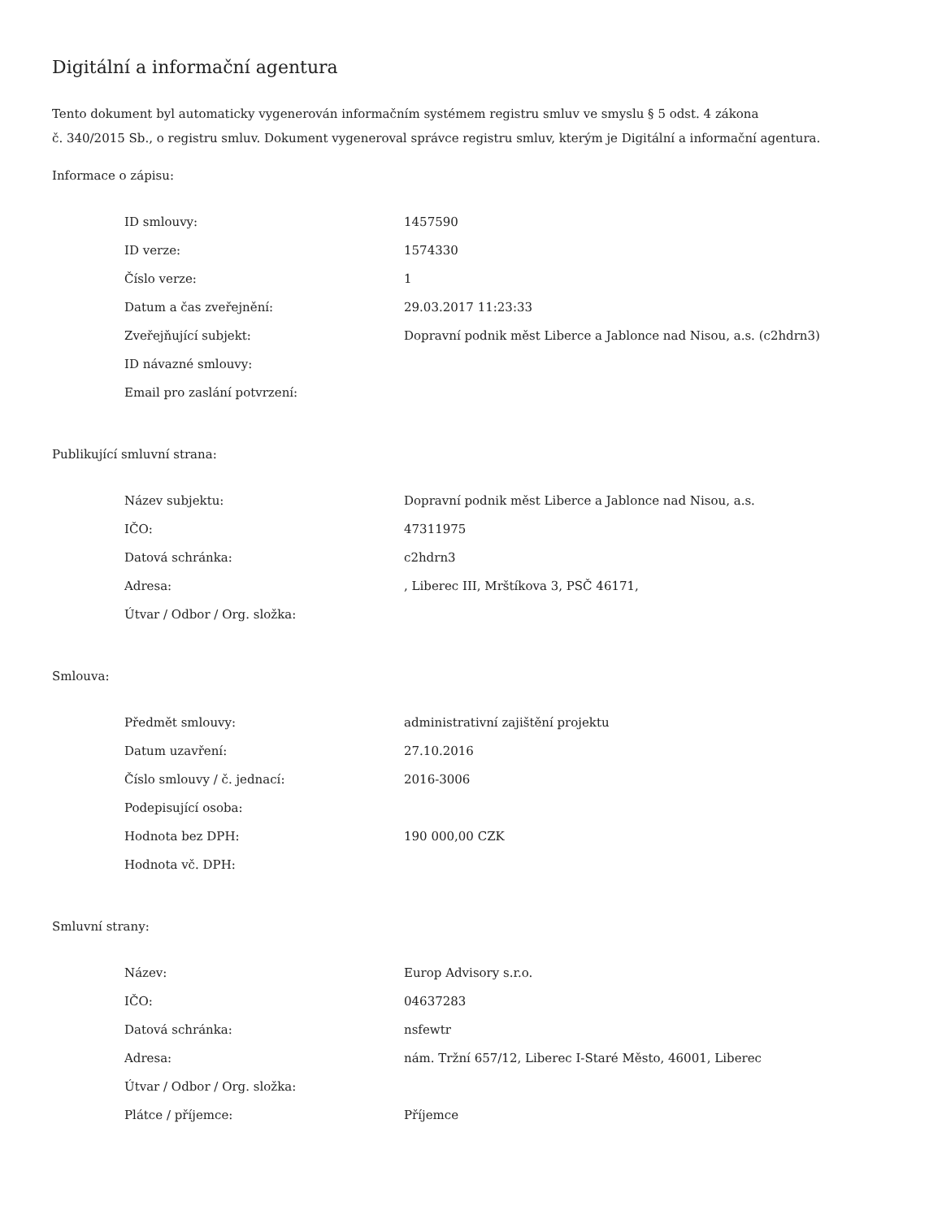Digitální a informační agentura
Tento dokument byl automaticky vygenerován informačním systémem registru smluv ve smyslu § 5 odst. 4 zákona
č. 340/2015 Sb., o registru smluv. Dokument vygeneroval správce registru smluv, kterým je Digitální a informační agentura.
Informace o zápisu:
| ID smlouvy: | 1457590 |
| ID verze: | 1574330 |
| Číslo verze: | 1 |
| Datum a čas zveřejnění: | 29.03.2017 11:23:33 |
| Zveřejňující subjekt: | Dopravní podnik měst Liberce a Jablonce nad Nisou, a.s. (c2hdrn3) |
| ID návazné smlouvy: | |
| Email pro zaslání potvrzení: | |
Publikující smluvní strana:
| Název subjektu: | Dopravní podnik měst Liberce a Jablonce nad Nisou, a.s. |
| IČO: | 47311975 |
| Datová schránka: | c2hdrn3 |
| Adresa: | , Liberec III, Mrštíkova 3, PSČ 46171, |
| Útvar / Odbor / Org. složka: | |
Smlouva:
| Předmět smlouvy: | administrativní zajištění projektu |
| Datum uzavření: | 27.10.2016 |
| Číslo smlouvy / č. jednací: | 2016-3006 |
| Podepisující osoba: | |
| Hodnota bez DPH: | 190 000,00 CZK |
| Hodnota vč. DPH: | |
Smluvní strany:
| Název: | Europ Advisory s.r.o. |
| IČO: | 04637283 |
| Datová schránka: | nsfewtr |
| Adresa: | nám. Tržní 657/12, Liberec I-Staré Město, 46001, Liberec |
| Útvar / Odbor / Org. složka: | |
| Plátce / příjemce: | Příjemce |